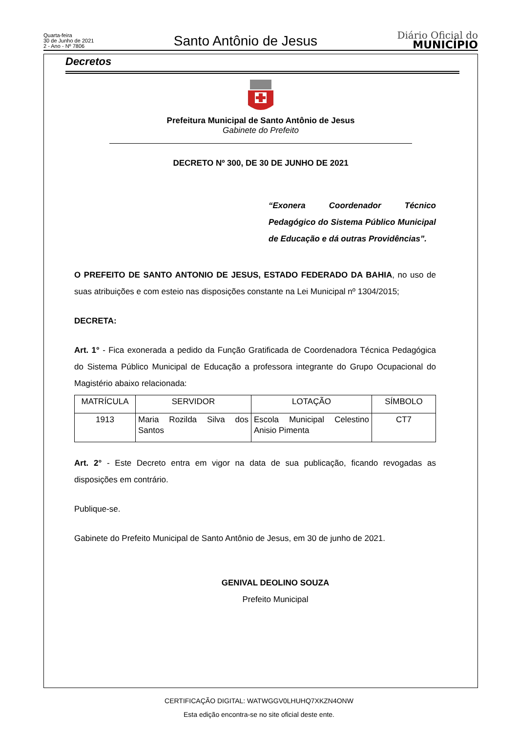Quarta-feira
30 de Junho de 2021
2 - Ano - Nº 7806
Santo Antônio de Jesus
Diário Oficial do
MUNICÍPIO
Decretos
Prefeitura Municipal de Santo Antônio de Jesus
Gabinete do Prefeito
DECRETO Nº 300, DE 30 DE JUNHO DE 2021
“Exonera Coordenador Técnico Pedagógico do Sistema Público Municipal de Educação e dá outras Providências”.
O PREFEITO DE SANTO ANTONIO DE JESUS, ESTADO FEDERADO DA BAHIA, no uso de suas atribuições e com esteio nas disposições constante na Lei Municipal nº 1304/2015;
DECRETA:
Art. 1° - Fica exonerada a pedido da Função Gratificada de Coordenadora Técnica Pedagógica do Sistema Público Municipal de Educação a professora integrante do Grupo Ocupacional do Magistério abaixo relacionada:
| MATRÍCULA | SERVIDOR | LOTAÇÃO | SÍMBOLO |
| 1913 | Maria Rozilda Silva dos Santos | Escola Municipal Celestino Anisio Pimenta | CT7 |
Art. 2° - Este Decreto entra em vigor na data de sua publicação, ficando revogadas as disposições em contrário.
Publique-se.
Gabinete do Prefeito Municipal de Santo Antônio de Jesus, em 30 de junho de 2021.
GENIVAL DEOLINO SOUZA
Prefeito Municipal
CERTIFICAÇÃO DIGITAL: WATWGGV0LHUHQ7XKZN4ONW
Esta edição encontra-se no site oficial deste ente.